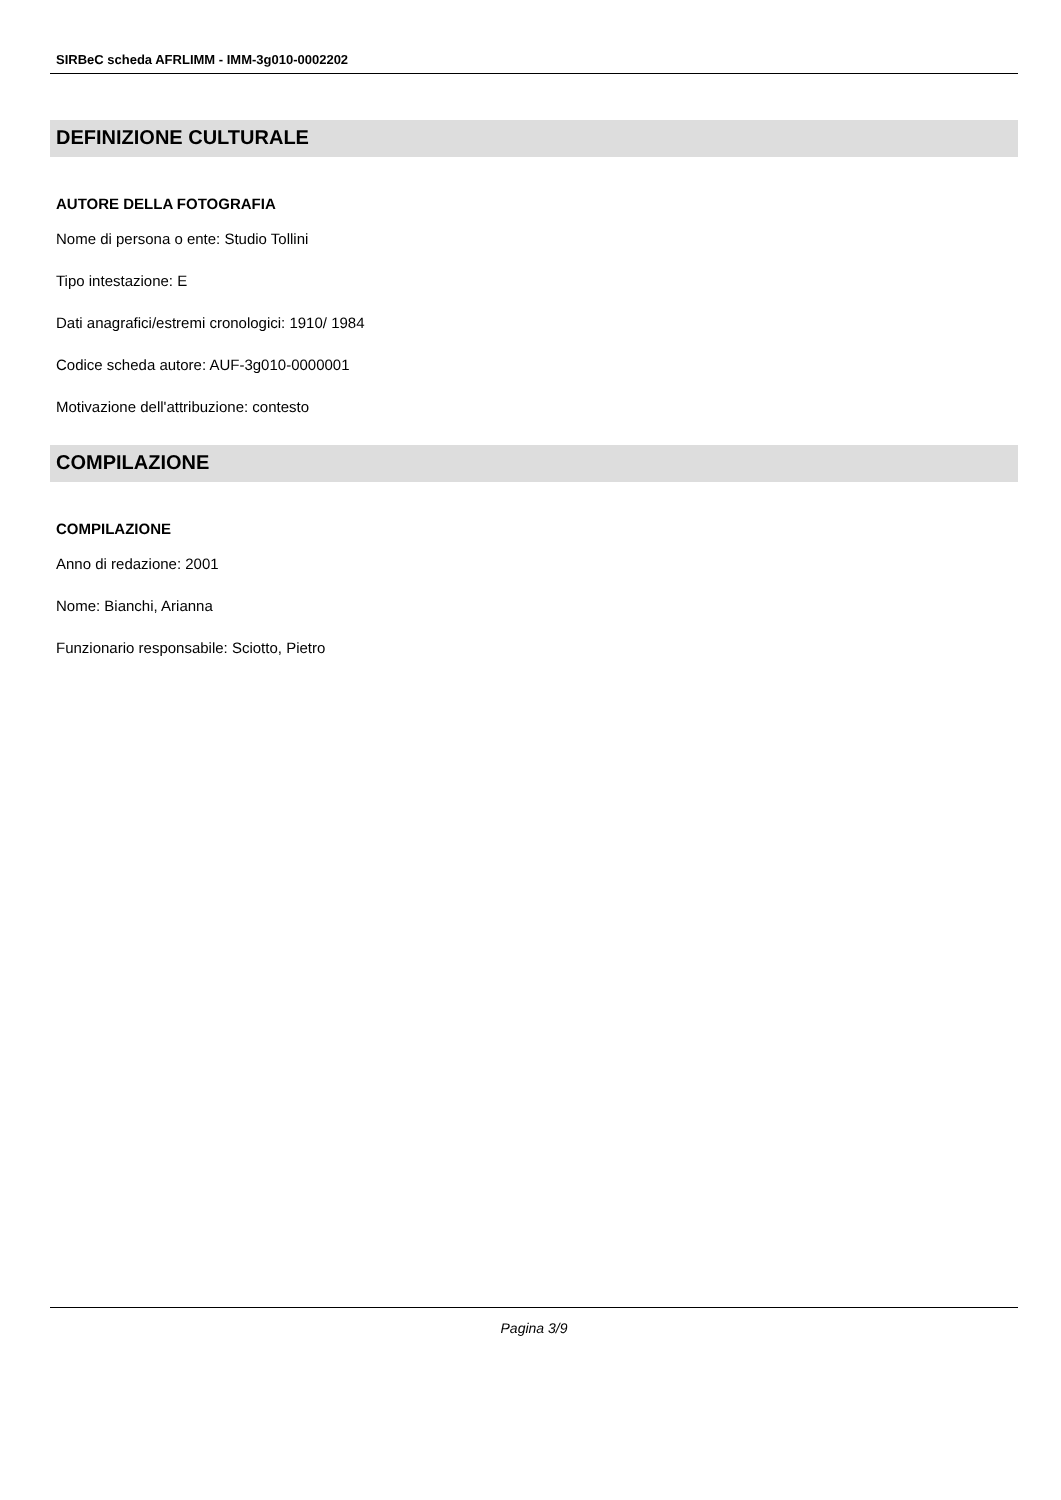SIRBeC scheda AFRLIMM - IMM-3g010-0002202
DEFINIZIONE CULTURALE
AUTORE DELLA FOTOGRAFIA
Nome di persona o ente: Studio Tollini
Tipo intestazione: E
Dati anagrafici/estremi cronologici: 1910/ 1984
Codice scheda autore: AUF-3g010-0000001
Motivazione dell'attribuzione: contesto
COMPILAZIONE
COMPILAZIONE
Anno di redazione: 2001
Nome: Bianchi, Arianna
Funzionario responsabile: Sciotto, Pietro
Pagina 3/9